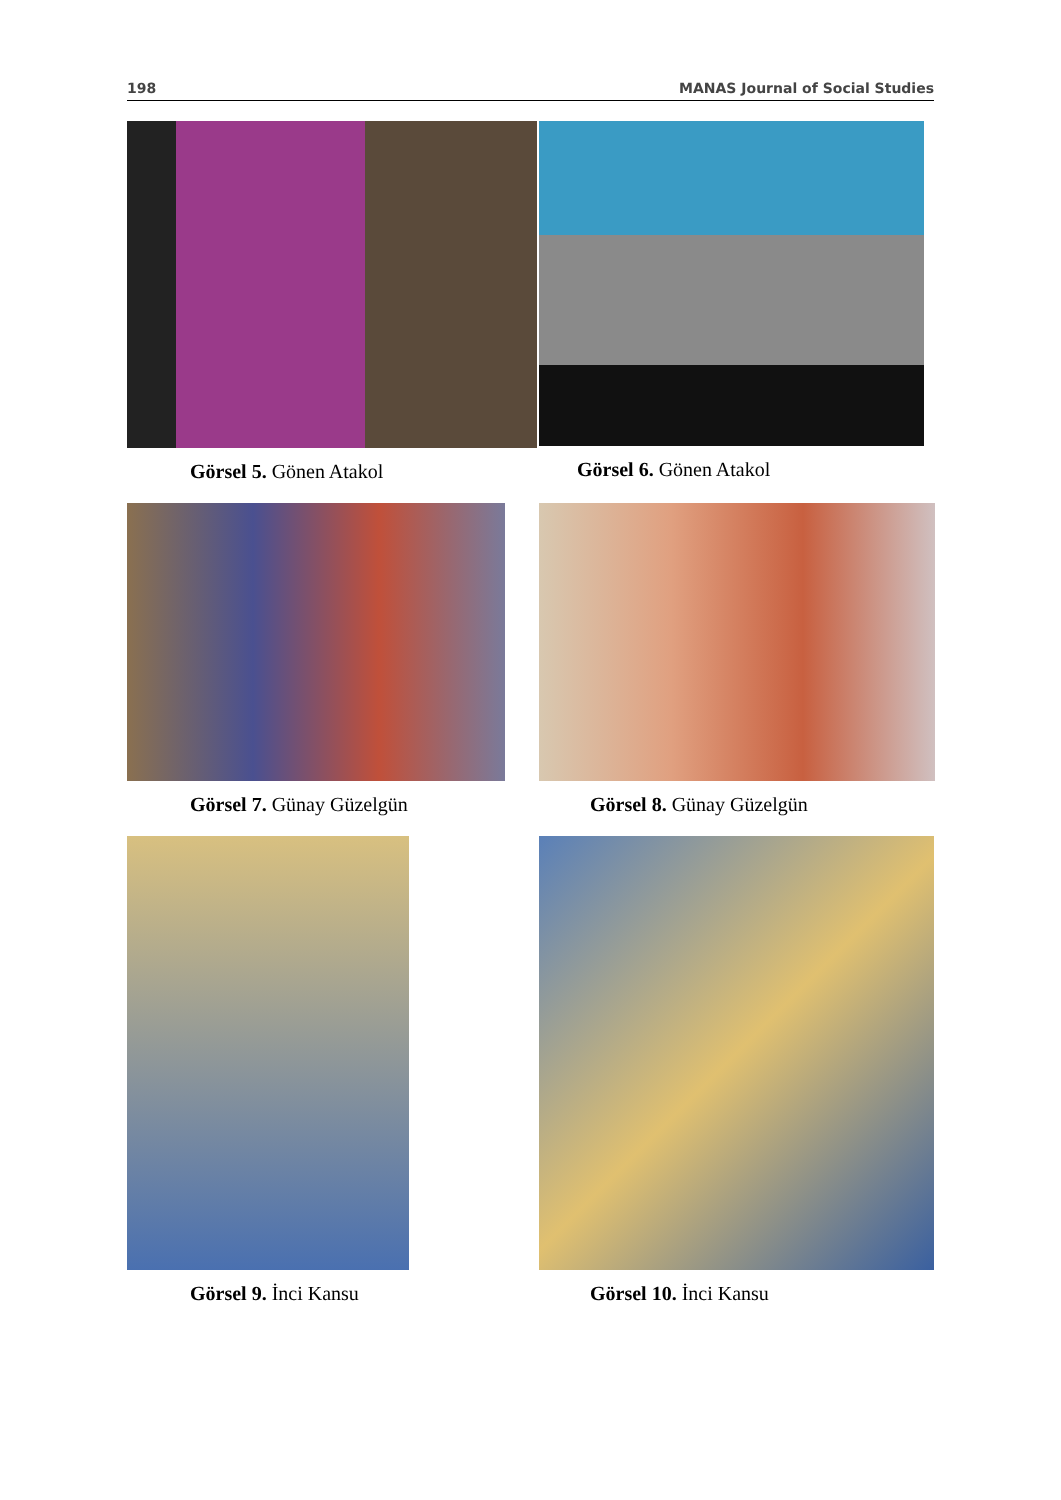198 MANAS Journal of Social Studies
Görsel 5. Gönen Atakol Görsel 6. Gönen Atakol
Görsel 7. Günay Güzelgün Görsel 8. Günay Güzelgün
Görsel 9. İnci Kansu Görsel 10. İnci Kansu